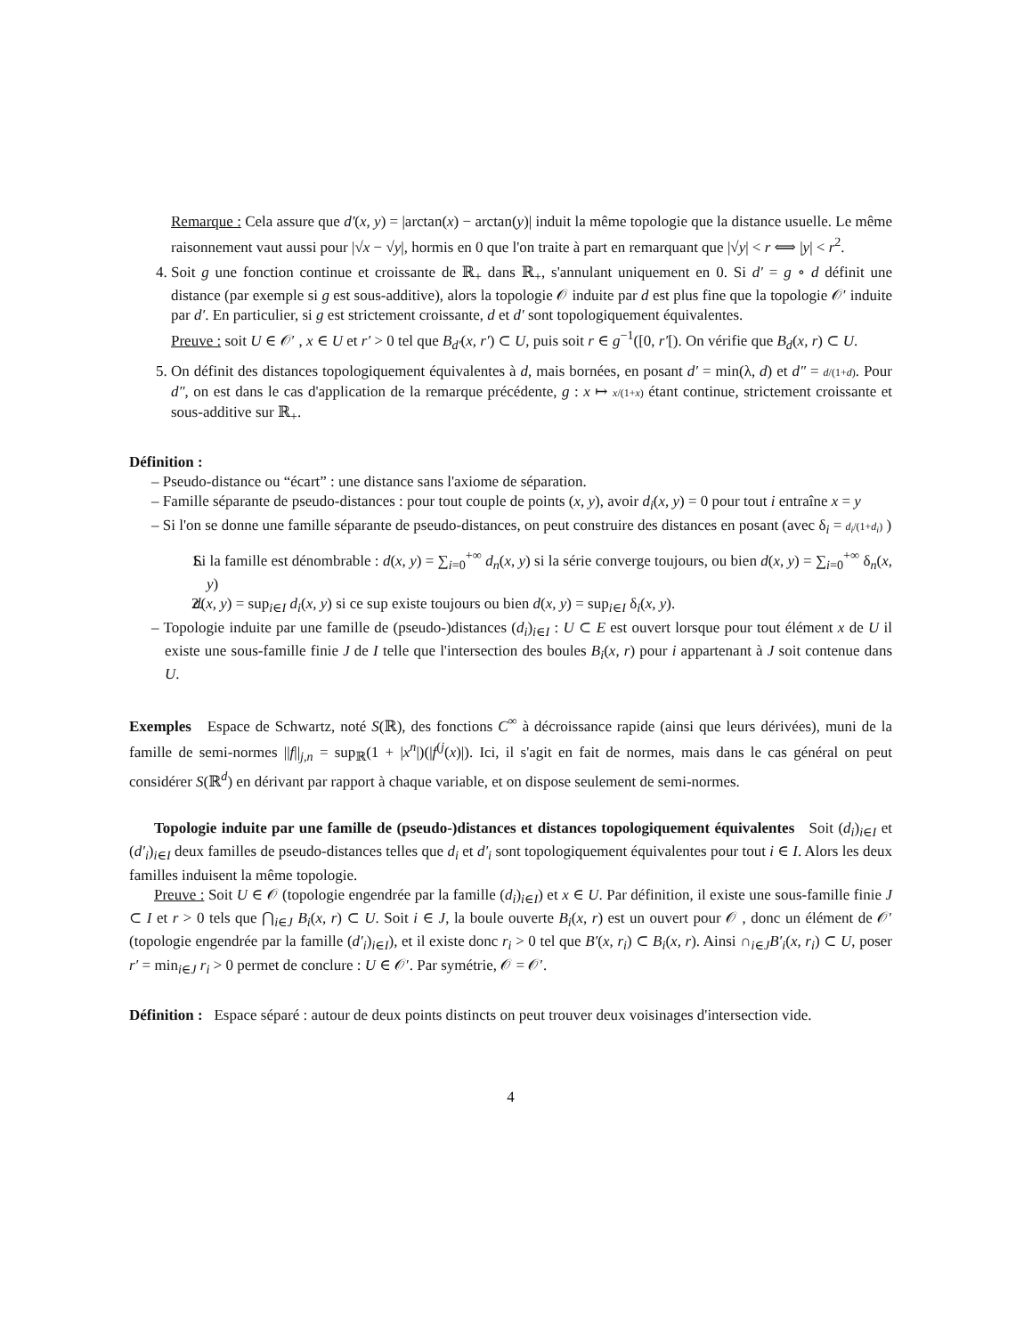Remarque : Cela assure que d′(x, y) = |arctan(x) − arctan(y)| induit la même topologie que la distance usuelle. Le même raisonnement vaut aussi pour |√x − √y|, hormis en 0 que l'on traite à part en remarquant que |√y| < r ⟺ |y| < r<sup>2</sup>.
4. Soit g une fonction continue et croissante de ℝ<sub>+</sub> dans ℝ<sub>+</sub>, s'annulant uniquement en 0. Si d′ = g ∘ d définit une distance (par exemple si g est sous-additive), alors la topologie 𝒪 induite par d est plus fine que la topologie 𝒪′ induite par d′. En particulier, si g est strictement croissante, d et d′ sont topologiquement équivalentes.
Preuve : soit U ∈ 𝒪′ , x ∈ U et r′ > 0 tel que B<sub>d′</sub>(x, r′) ⊂ U, puis soit r ∈ g<sup>−1</sup>([0, r′[). On vérifie que B<sub>d</sub>(x, r) ⊂ U.
5. On définit des distances topologiquement équivalentes à d, mais bornées, en posant d′ = min(λ, d) et d″ = d/(1+d). Pour d″, on est dans le cas d'application de la remarque précédente, g : x ↦ x/(1+x) étant continue, strictement croissante et sous-additive sur ℝ<sub>+</sub>.
Définition :
– Pseudo-distance ou “écart” : une distance sans l'axiome de séparation.
– Famille séparante de pseudo-distances : pour tout couple de points (x, y), avoir d<sub>i</sub>(x, y) = 0 pour tout i entraîne x = y
– Si l'on se donne une famille séparante de pseudo-distances, on peut construire des distances en posant (avec δ<sub>i</sub> = d<sub>i</sub>/(1+d<sub>i</sub>) )
1. Si la famille est dénombrable : d(x, y) = ∑<sub>i=0</sub><sup>+∞</sup> d<sub>n</sub>(x, y) si la série converge toujours, ou bien d(x, y) = ∑<sub>i=0</sub><sup>+∞</sup> δ<sub>n</sub>(x, y)
2. d(x, y) = sup<sub>i∈I</sub> d<sub>i</sub>(x, y) si ce sup existe toujours ou bien d(x, y) = sup<sub>i∈I</sub> δ<sub>i</sub>(x, y).
– Topologie induite par une famille de (pseudo-)distances (d<sub>i</sub>)<sub>i∈I</sub> : U ⊂ E est ouvert lorsque pour tout élément x de U il existe une sous-famille finie J de I telle que l'intersection des boules B<sub>i</sub>(x, r) pour i appartenant à J soit contenue dans U.
Exemples Espace de Schwartz, noté S(ℝ), des fonctions C<sup>∞</sup> à décroissance rapide (ainsi que leurs dérivées), muni de la famille de semi-normes ||f||<sub>j,n</sub> = sup<sub>ℝ</sub>(1 + |x<sup>n</sup>|)(|f<sup>(j</sup>(x)|). Ici, il s'agit en fait de normes, mais dans le cas général on peut considérer S(ℝ<sup>d</sup>) en dérivant par rapport à chaque variable, et on dispose seulement de semi-normes.
Topologie induite par une famille de (pseudo-)distances et distances topologiquement équivalentes Soit (d<sub>i</sub>)<sub>i∈I</sub> et (d′<sub>i</sub>)<sub>i∈I</sub> deux familles de pseudo-distances telles que d<sub>i</sub> et d′<sub>i</sub> sont topologiquement équivalentes pour tout i ∈ I. Alors les deux familles induisent la même topologie.
Preuve : Soit U ∈ 𝒪 (topologie engendrée par la famille (d<sub>i</sub>)<sub>i∈I</sub>) et x ∈ U. Par définition, il existe une sous-famille finie J ⊂ I et r > 0 tels que ⋂<sub>i∈J</sub> B<sub>i</sub>(x, r) ⊂ U. Soit i ∈ J, la boule ouverte B<sub>i</sub>(x, r) est un ouvert pour 𝒪 , donc un élément de 𝒪′ (topologie engendrée par la famille (d′<sub>i</sub>)<sub>i∈I</sub>), et il existe donc r<sub>i</sub> > 0 tel que B′(x, r<sub>i</sub>) ⊂ B<sub>i</sub>(x, r). Ainsi ∩<sub>i∈J</sub>B′<sub>i</sub>(x, r<sub>i</sub>) ⊂ U, poser r′ = min<sub>i∈J</sub> r<sub>i</sub> > 0 permet de conclure : U ∈ 𝒪′. Par symétrie, 𝒪 = 𝒪′.
Définition : Espace séparé : autour de deux points distincts on peut trouver deux voisinages d'intersection vide.
4